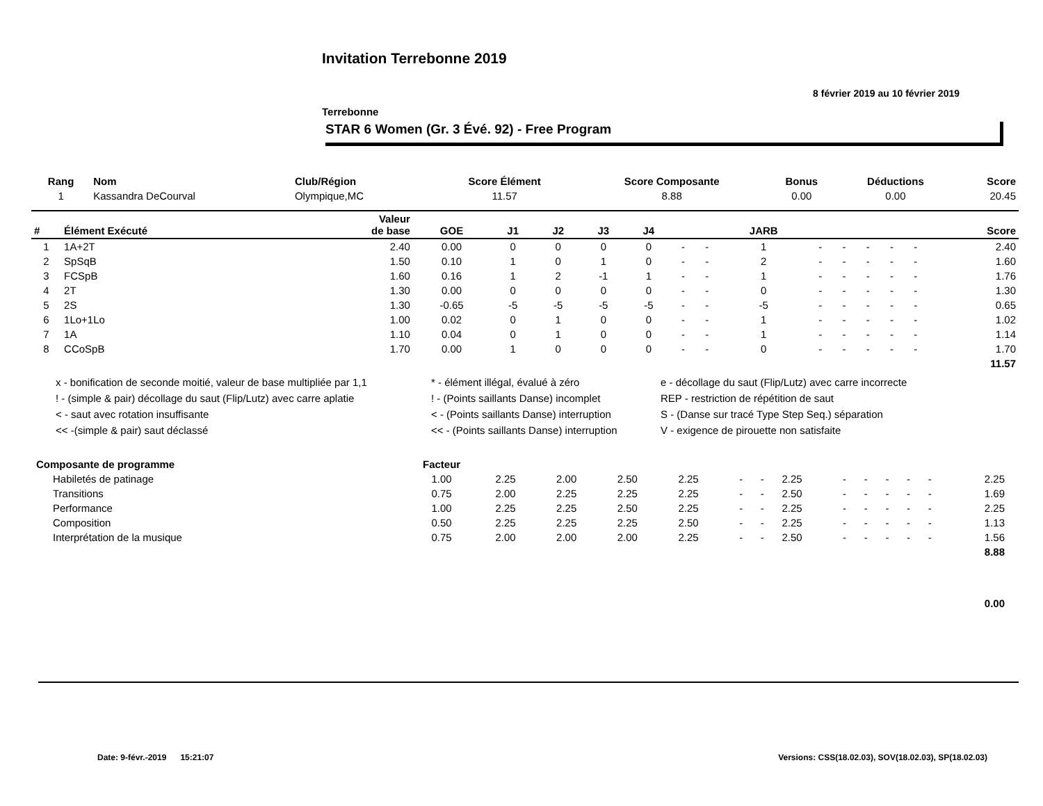Invitation Terrebonne 2019
8 février 2019 au 10 février 2019
Terrebonne
STAR 6 Women (Gr. 3 Évé. 92) - Free Program
| Rang | Nom | Club/Région | Score Élément | Score Composante | Bonus | Déductions | Score |
| --- | --- | --- | --- | --- | --- | --- | --- |
| 1 | Kassandra DeCourval | Olympique,MC | 11.57 | 8.88 | 0.00 | 0.00 | 20.45 |
| # | Élément Exécuté | Valeur de base | GOE | J1 | J2 | J3 | J4 | | | JARB | | | | | | Score |
| --- | --- | --- | --- | --- | --- | --- | --- | --- | --- | --- | --- | --- | --- | --- | --- | --- |
| 1 | 1A+2T | 2.40 | 0.00 | 0 | 0 | 0 | 0 | - | - | 1 | - | - | - | - | - | 2.40 |
| 2 | SpSqB | 1.50 | 0.10 | 1 | 0 | 1 | 0 | - | - | 2 | - | - | - | - | - | 1.60 |
| 3 | FCSpB | 1.60 | 0.16 | 1 | 2 | -1 | 1 | - | - | 1 | - | - | - | - | - | 1.76 |
| 4 | 2T | 1.30 | 0.00 | 0 | 0 | 0 | 0 | - | - | 0 | - | - | - | - | - | 1.30 |
| 5 | 2S | 1.30 | -0.65 | -5 | -5 | -5 | -5 | - | - | -5 | - | - | - | - | - | 0.65 |
| 6 | 1Lo+1Lo | 1.00 | 0.02 | 0 | 1 | 0 | 0 | - | - | 1 | - | - | - | - | - | 1.02 |
| 7 | 1A | 1.10 | 0.04 | 0 | 1 | 0 | 0 | - | - | 1 | - | - | - | - | - | 1.14 |
| 8 | CCoSpB | 1.70 | 0.00 | 1 | 0 | 0 | 0 | - | - | 0 | - | - | - | - | - | 1.70 |
| | | | | | | | | | | | | | | | | 11.57 |
x - bonification de seconde moitié, valeur de base multipliée par 1,1
* - élément illégal, évalué à zéro
e - décollage du saut (Flip/Lutz) avec carre incorrecte
! - (simple & pair) décollage du saut (Flip/Lutz) avec carre aplatie
! - (Points saillants Danse) incomplet
REP - restriction de répétition de saut
< - saut avec rotation insuffisante
< - (Points saillants Danse) interruption
S - (Danse sur tracé Type Step Seq.) séparation
<< -(simple & pair) saut déclassé
<< - (Points saillants Danse) interruption
V - exigence de pirouette non satisfaite
| Composante de programme | Facteur | | | | | | | | | | | | | | |
| --- | --- | --- | --- | --- | --- | --- | --- | --- | --- | --- | --- | --- | --- | --- | --- |
| Habiletés de patinage | 1.00 | 2.25 | 2.00 | 2.50 | 2.25 | - | - | 2.25 | - | - | - | - | - | 2.25 | |
| Transitions | 0.75 | 2.00 | 2.25 | 2.25 | 2.25 | - | - | 2.50 | - | - | - | - | - | 1.69 | |
| Performance | 1.00 | 2.25 | 2.25 | 2.50 | 2.25 | - | - | 2.25 | - | - | - | - | - | 2.25 | |
| Composition | 0.50 | 2.25 | 2.25 | 2.25 | 2.50 | - | - | 2.25 | - | - | - | - | - | 1.13 | |
| Interprétation de la musique | 0.75 | 2.00 | 2.00 | 2.00 | 2.25 | - | - | 2.50 | - | - | - | - | - | 1.56 | |
| | | | | | | | | | | | | | | 8.88 | |
| | | | | | | | | | | | | | | 0.00 | |
Date: 9-févr.-2019 15:21:07
Versions: CSS(18.02.03), SOV(18.02.03), SP(18.02.03)